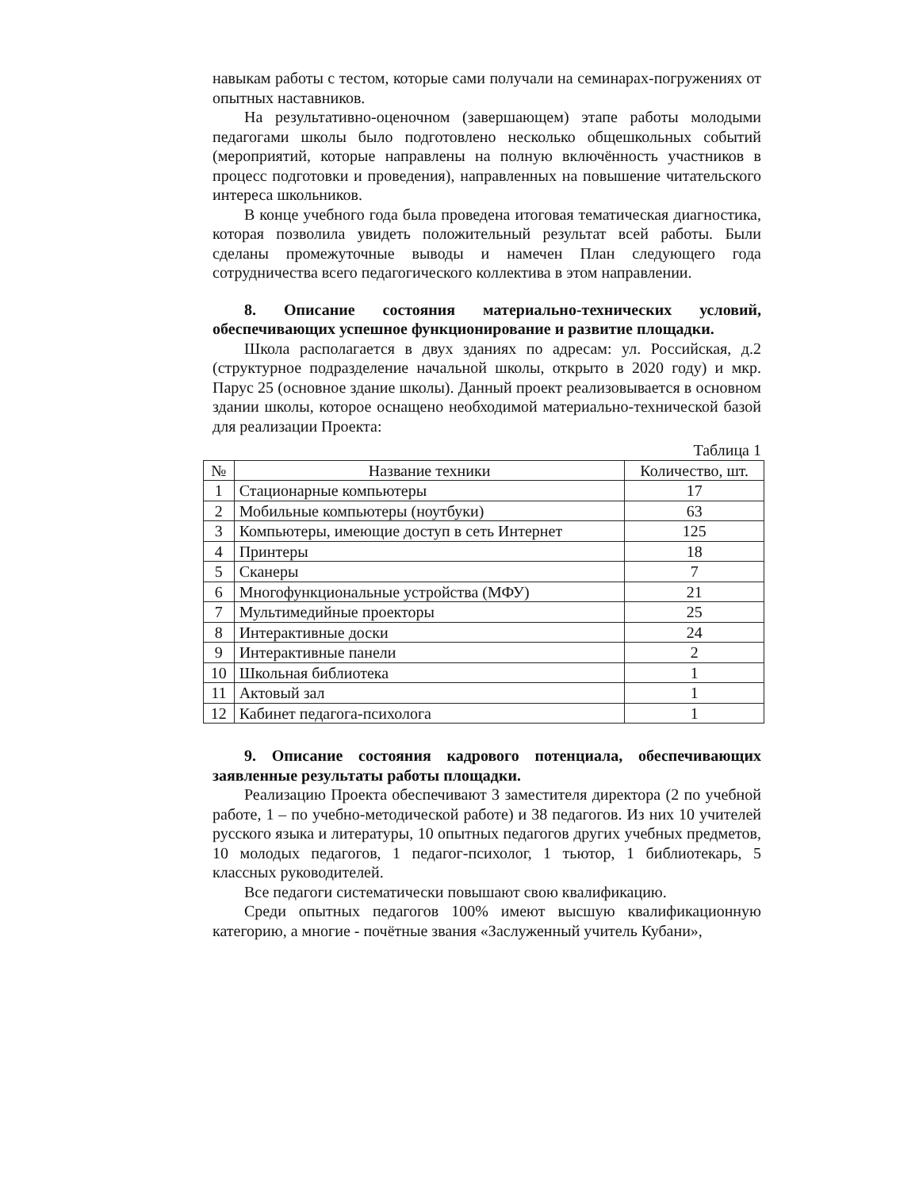навыкам работы с тестом, которые сами получали на семинарах-погружениях от опытных наставников.
На результативно-оценочном (завершающем) этапе работы молодыми педагогами школы было подготовлено несколько общешкольных событий (мероприятий, которые направлены на полную включённость участников в процесс подготовки и проведения), направленных на повышение читательского интереса школьников.
В конце учебного года была проведена итоговая тематическая диагностика, которая позволила увидеть положительный результат всей работы. Были сделаны промежуточные выводы и намечен План следующего года сотрудничества всего педагогического коллектива в этом направлении.
8. Описание состояния материально-технических условий, обеспечивающих успешное функционирование и развитие площадки.
Школа располагается в двух зданиях по адресам: ул. Российская, д.2 (структурное подразделение начальной школы, открыто в 2020 году) и мкр. Парус 25 (основное здание школы). Данный проект реализовывается в основном здании школы, которое оснащено необходимой материально-технической базой для реализации Проекта:
Таблица 1
| № | Название техники | Количество, шт. |
| --- | --- | --- |
| 1 | Стационарные компьютеры | 17 |
| 2 | Мобильные компьютеры (ноутбуки) | 63 |
| 3 | Компьютеры, имеющие доступ в сеть Интернет | 125 |
| 4 | Принтеры | 18 |
| 5 | Сканеры | 7 |
| 6 | Многофункциональные устройства (МФУ) | 21 |
| 7 | Мультимедийные проекторы | 25 |
| 8 | Интерактивные доски | 24 |
| 9 | Интерактивные панели | 2 |
| 10 | Школьная библиотека | 1 |
| 11 | Актовый зал | 1 |
| 12 | Кабинет педагога-психолога | 1 |
9. Описание состояния кадрового потенциала, обеспечивающих заявленные результаты работы площадки.
Реализацию Проекта обеспечивают 3 заместителя директора (2 по учебной работе, 1 – по учебно-методической работе) и 38 педагогов. Из них 10 учителей русского языка и литературы, 10 опытных педагогов других учебных предметов, 10 молодых педагогов, 1 педагог-психолог, 1 тьютор, 1 библиотекарь, 5 классных руководителей.
Все педагоги систематически повышают свою квалификацию.
Среди опытных педагогов 100% имеют высшую квалификационную категорию, а многие - почётные звания «Заслуженный учитель Кубани»,